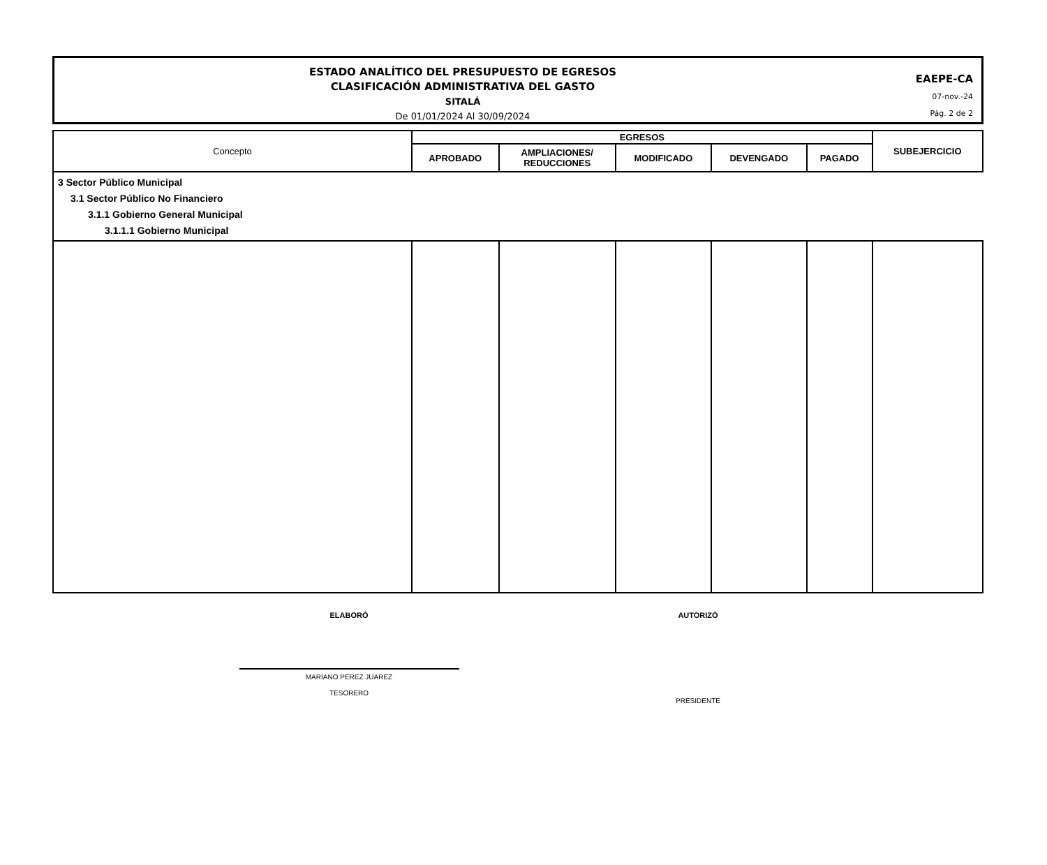ESTADO ANALÍTICO DEL PRESUPUESTO DE EGRESOS
CLASIFICACIÓN ADMINISTRATIVA DEL GASTO
SITALÁ
De 01/01/2024 Al 30/09/2024
EAEPE-CA
07-nov.-24
Pág. 2 de 2
| Concepto | EGRESOS | | | | | SUBEJERCICIO |
| --- | --- | --- | --- | --- | --- | --- |
| | APROBADO | AMPLIACIONES/ REDUCCIONES | MODIFICADO | DEVENGADO | PAGADO | |
| 3 Sector Público Municipal 3.1 Sector Público No Financiero 3.1.1 Gobierno General Municipal 3.1.1.1 Gobierno Municipal | | | | | | |
ELABORÓ
MARIANO PEREZ JUAREZ
TESORERO
AUTORIZÓ
PRESIDENTE